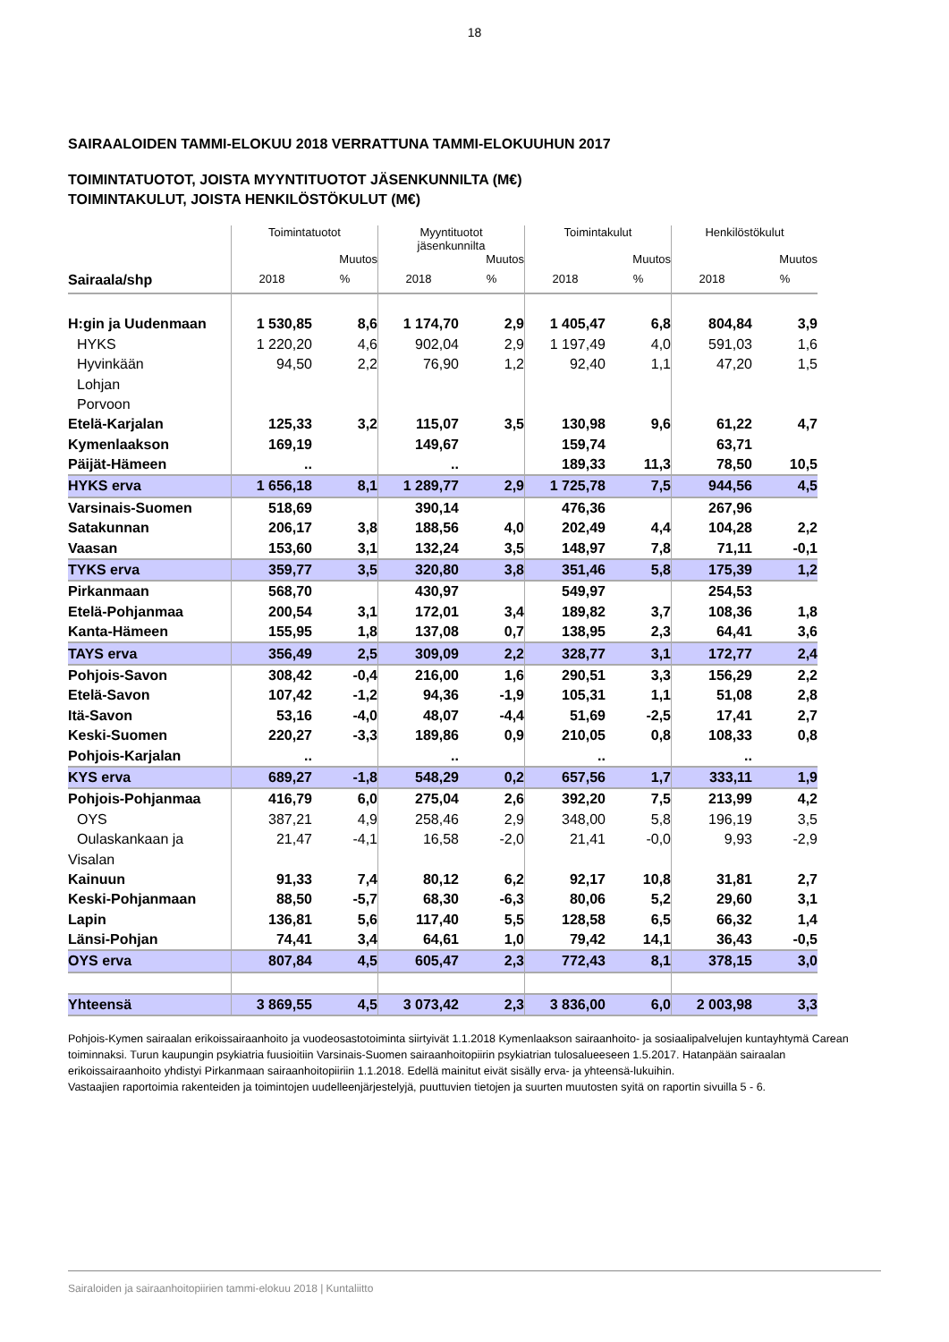18
SAIRAALOIDEN TAMMI-ELOKUU 2018 VERRATTUNA TAMMI-ELOKUUHUN 2017
TOIMINTATUOTOT, JOISTA MYYNTITUOTOT JÄSENKUNNILTA (M€)
TOIMINTAKULUT, JOISTA HENKILÖSTÖKULUT (M€)
| | Toimintatuotot | | Myyntituotot jäsenkunnilta | | Toimintakulut | | Henkilöstökulut | |
| --- | --- | --- | --- | --- | --- | --- | --- | --- |
| | | Muutos | | Muutos | | Muutos | | Muutos |
| Sairaala/shp | 2018 | % | 2018 | % | 2018 | % | 2018 | % |
| H:gin ja Uudenmaan | 1 530,85 | 8,6 | 1 174,70 | 2,9 | 1 405,47 | 6,8 | 804,84 | 3,9 |
| HYKS | 1 220,20 | 4,6 | 902,04 | 2,9 | 1 197,49 | 4,0 | 591,03 | 1,6 |
| Hyvinkään | 94,50 | 2,2 | 76,90 | 1,2 | 92,40 | 1,1 | 47,20 | 1,5 |
| Lohjan | | | | | | | | |
| Porvoon | | | | | | | | |
| Etelä-Karjalan | 125,33 | 3,2 | 115,07 | 3,5 | 130,98 | 9,6 | 61,22 | 4,7 |
| Kymenlaakson | 169,19 | | 149,67 | | 159,74 | | 63,71 | |
| Päijät-Hämeen | .. | | .. | | 189,33 | 11,3 | 78,50 | 10,5 |
| HYKS erva | 1 656,18 | 8,1 | 1 289,77 | 2,9 | 1 725,78 | 7,5 | 944,56 | 4,5 |
| Varsinais-Suomen | 518,69 | | 390,14 | | 476,36 | | 267,96 | |
| Satakunnan | 206,17 | 3,8 | 188,56 | 4,0 | 202,49 | 4,4 | 104,28 | 2,2 |
| Vaasan | 153,60 | 3,1 | 132,24 | 3,5 | 148,97 | 7,8 | 71,11 | -0,1 |
| TYKS erva | 359,77 | 3,5 | 320,80 | 3,8 | 351,46 | 5,8 | 175,39 | 1,2 |
| Pirkanmaan | 568,70 | | 430,97 | | 549,97 | | 254,53 | |
| Etelä-Pohjanmaa | 200,54 | 3,1 | 172,01 | 3,4 | 189,82 | 3,7 | 108,36 | 1,8 |
| Kanta-Hämeen | 155,95 | 1,8 | 137,08 | 0,7 | 138,95 | 2,3 | 64,41 | 3,6 |
| TAYS erva | 356,49 | 2,5 | 309,09 | 2,2 | 328,77 | 3,1 | 172,77 | 2,4 |
| Pohjois-Savon | 308,42 | -0,4 | 216,00 | 1,6 | 290,51 | 3,3 | 156,29 | 2,2 |
| Etelä-Savon | 107,42 | -1,2 | 94,36 | -1,9 | 105,31 | 1,1 | 51,08 | 2,8 |
| Itä-Savon | 53,16 | -4,0 | 48,07 | -4,4 | 51,69 | -2,5 | 17,41 | 2,7 |
| Keski-Suomen | 220,27 | -3,3 | 189,86 | 0,9 | 210,05 | 0,8 | 108,33 | 0,8 |
| Pohjois-Karjalan | .. | | .. | | .. | | .. | |
| KYS erva | 689,27 | -1,8 | 548,29 | 0,2 | 657,56 | 1,7 | 333,11 | 1,9 |
| Pohjois-Pohjanmaa | 416,79 | 6,0 | 275,04 | 2,6 | 392,20 | 7,5 | 213,99 | 4,2 |
| OYS | 387,21 | 4,9 | 258,46 | 2,9 | 348,00 | 5,8 | 196,19 | 3,5 |
| Oulaskankaan ja | 21,47 | -4,1 | 16,58 | -2,0 | 21,41 | -0,0 | 9,93 | -2,9 |
| Visalan | | | | | | | | |
| Kainuun | 91,33 | 7,4 | 80,12 | 6,2 | 92,17 | 10,8 | 31,81 | 2,7 |
| Keski-Pohjanmaan | 88,50 | -5,7 | 68,30 | -6,3 | 80,06 | 5,2 | 29,60 | 3,1 |
| Lapin | 136,81 | 5,6 | 117,40 | 5,5 | 128,58 | 6,5 | 66,32 | 1,4 |
| Länsi-Pohjan | 74,41 | 3,4 | 64,61 | 1,0 | 79,42 | 14,1 | 36,43 | -0,5 |
| OYS erva | 807,84 | 4,5 | 605,47 | 2,3 | 772,43 | 8,1 | 378,15 | 3,0 |
| Yhteensä | 3 869,55 | 4,5 | 3 073,42 | 2,3 | 3 836,00 | 6,0 | 2 003,98 | 3,3 |
Pohjois-Kymen sairaalan erikoissairaanhoito ja vuodeosastotoiminta siirtyivät 1.1.2018 Kymenlaakson sairaanhoito- ja sosiaalipalvelujen kuntayhtymä Carean toiminnaksi. Turun kaupungin psykiatria fuusioitiin Varsinais-Suomen sairaanhoitopiirin psykiatrian tulosalueeseen 1.5.2017. Hatanpään sairaalan erikoissairaanhoito yhdistyi Pirkanmaan sairaanhoitopiiriin 1.1.2018. Edellä mainitut eivät sisälly erva- ja yhteensä-lukuihin.
Vastaajien raportoimia rakenteiden ja toimintojen uudelleenjärjestelyjä, puuttuvien tietojen ja suurten muutosten syitä on raportin sivuilla 5 - 6.
Sairaloiden ja sairaanhoitopiirien tammi-elokuu 2018 | Kuntaliitto